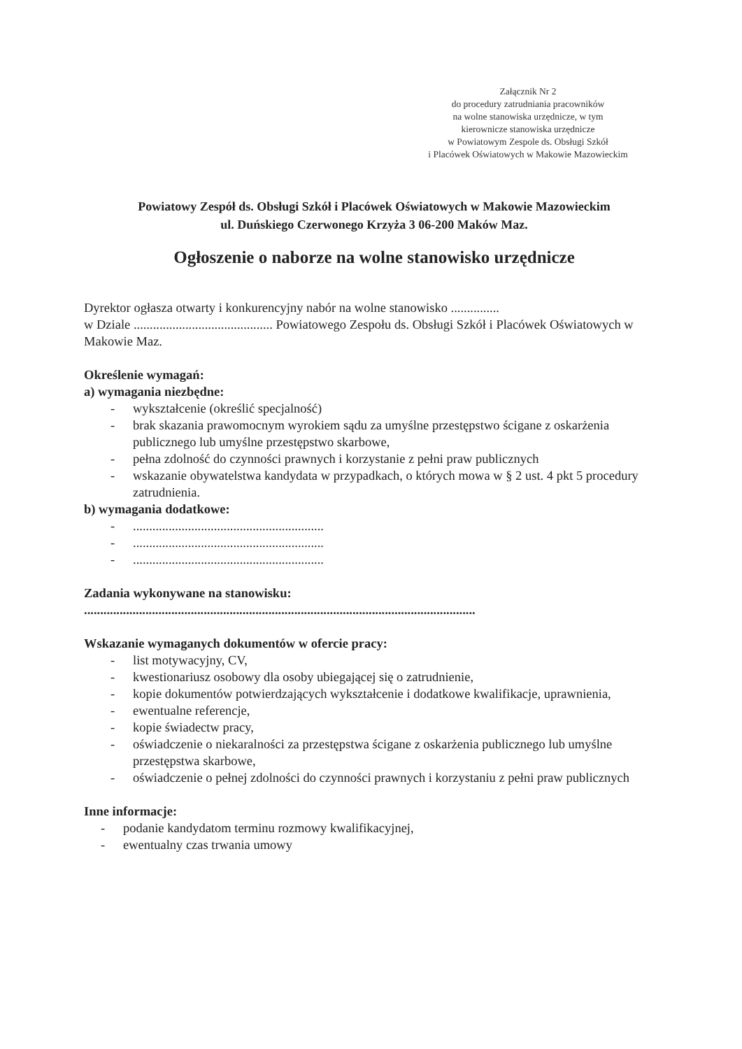Załącznik Nr 2
do procedury zatrudniania pracowników
na wolne stanowiska urzędnicze, w tym
kierownicze stanowiska urzędnicze
w Powiatowym Zespole ds. Obsługi Szkół
i Placówek Oświatowych w Makowie Mazowieckim
Powiatowy Zespół ds. Obsługi Szkół i Placówek Oświatowych w Makowie Mazowieckim
ul. Duńskiego Czerwonego Krzyża 3 06-200 Maków Maz.
Ogłoszenie o naborze na wolne stanowisko urzędnicze
Dyrektor ogłasza otwarty i konkurencyjny nabór na wolne stanowisko ...............
w Dziale ........................................... Powiatowego Zespołu ds. Obsługi Szkół i Placówek Oświatowych w Makowie Maz.
Określenie wymagań:
a) wymagania niezbędne:
- wykształcenie (określić specjalność)
- brak skazania prawomocnym wyrokiem sądu za umyślne przestępstwo ścigane z oskarżenia publicznego lub umyślne przestępstwo skarbowe,
- pełna zdolność do czynności prawnych i korzystanie z pełni praw publicznych
- wskazanie obywatelstwa kandydata w przypadkach, o których mowa w § 2 ust. 4 pkt 5 procedury zatrudnienia.
b) wymagania dodatkowe:
-...........................................................
-...........................................................
-...........................................................
Zadania wykonywane na stanowisku:
.........................................................................................................................
Wskazanie wymaganych dokumentów w ofercie pracy:
- list motywacyjny, CV,
- kwestionariusz osobowy dla osoby ubiegającej się o zatrudnienie,
- kopie dokumentów potwierdzających wykształcenie i dodatkowe kwalifikacje, uprawnienia,
- ewentualne referencje,
- kopie świadectw pracy,
- oświadczenie o niekaralności za przestępstwa ścigane z oskarżenia publicznego lub umyślne przestępstwa skarbowe,
- oświadczenie o pełnej zdolności do czynności prawnych i korzystaniu z pełni praw publicznych
Inne informacje:
- podanie kandydatom terminu rozmowy kwalifikacyjnej,
- ewentualny czas trwania umowy